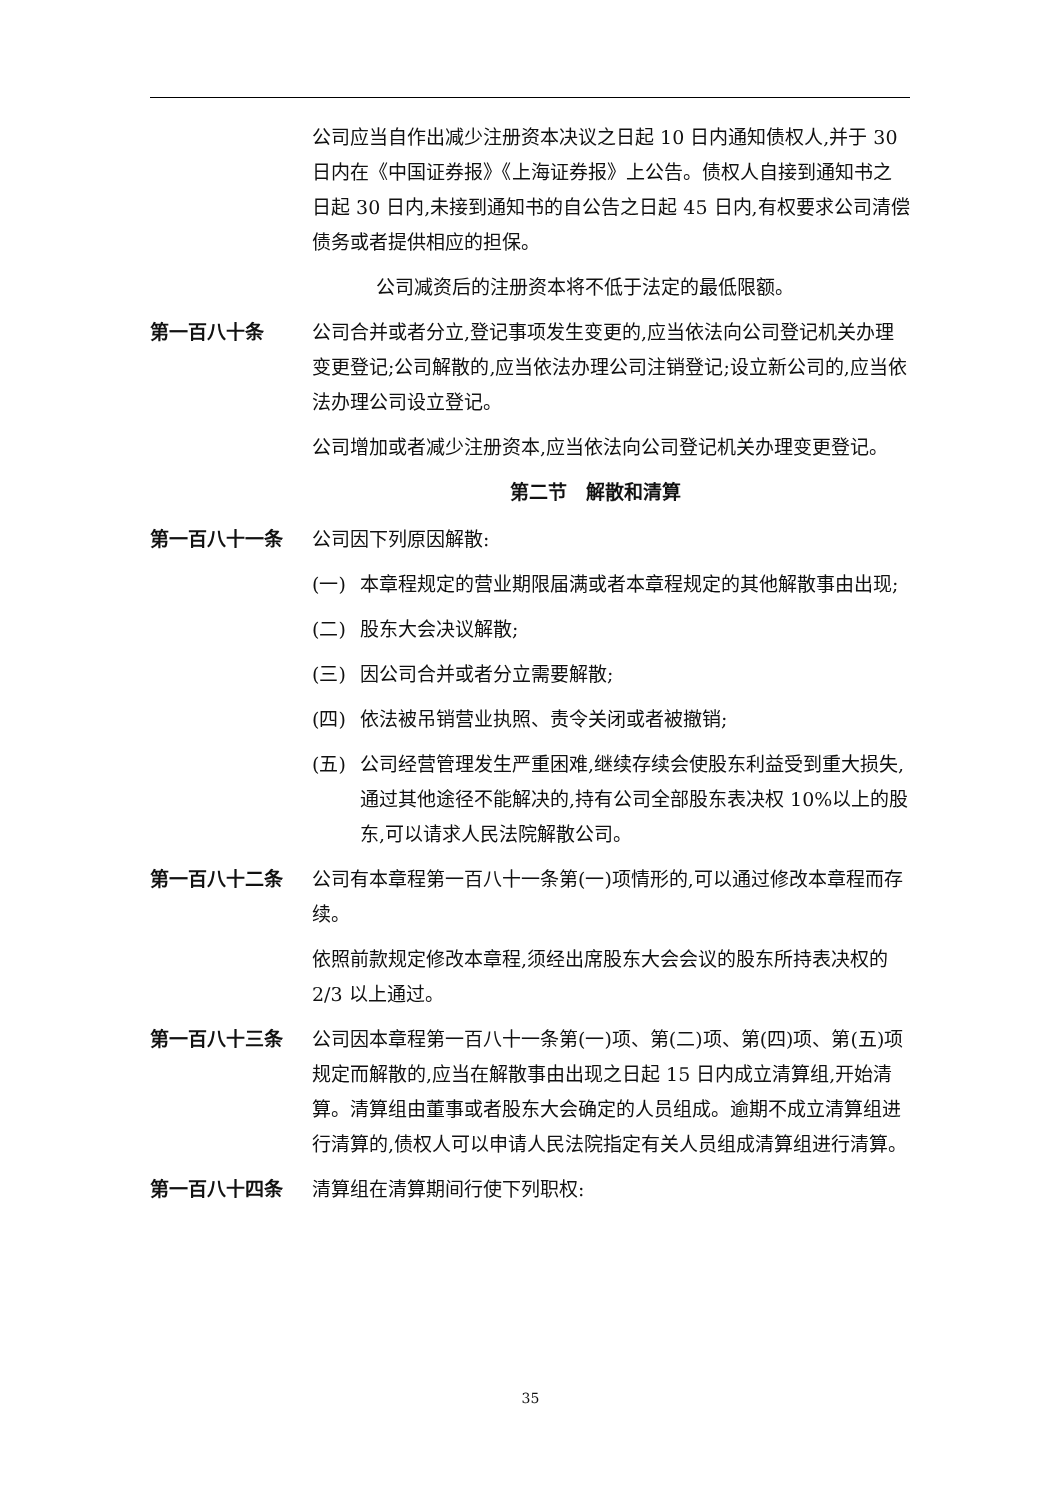公司应当自作出减少注册资本决议之日起 10 日内通知债权人,并于 30 日内在《中国证券报》《上海证券报》上公告。债权人自接到通知书之日起 30 日内,未接到通知书的自公告之日起 45 日内,有权要求公司清偿债务或者提供相应的担保。
公司减资后的注册资本将不低于法定的最低限额。
第一百八十条 公司合并或者分立,登记事项发生变更的,应当依法向公司登记机关办理变更登记;公司解散的,应当依法办理公司注销登记;设立新公司的,应当依法办理公司设立登记。
公司增加或者减少注册资本,应当依法向公司登记机关办理变更登记。
第二节　解散和清算
第一百八十一条 公司因下列原因解散:
(一) 本章程规定的营业期限届满或者本章程规定的其他解散事由出现;
(二) 股东大会决议解散;
(三) 因公司合并或者分立需要解散;
(四) 依法被吊销营业执照、责令关闭或者被撤销;
(五) 公司经营管理发生严重困难,继续存续会使股东利益受到重大损失,通过其他途径不能解决的,持有公司全部股东表决权 10%以上的股东,可以请求人民法院解散公司。
第一百八十二条 公司有本章程第一百八十一条第(一)项情形的,可以通过修改本章程而存续。
依照前款规定修改本章程,须经出席股东大会会议的股东所持表决权的 2/3 以上通过。
第一百八十三条 公司因本章程第一百八十一条第(一)项、第(二)项、第(四)项、第(五)项规定而解散的,应当在解散事由出现之日起 15 日内成立清算组,开始清算。清算组由董事或者股东大会确定的人员组成。逾期不成立清算组进行清算的,债权人可以申请人民法院指定有关人员组成清算组进行清算。
第一百八十四条 清算组在清算期间行使下列职权:
35